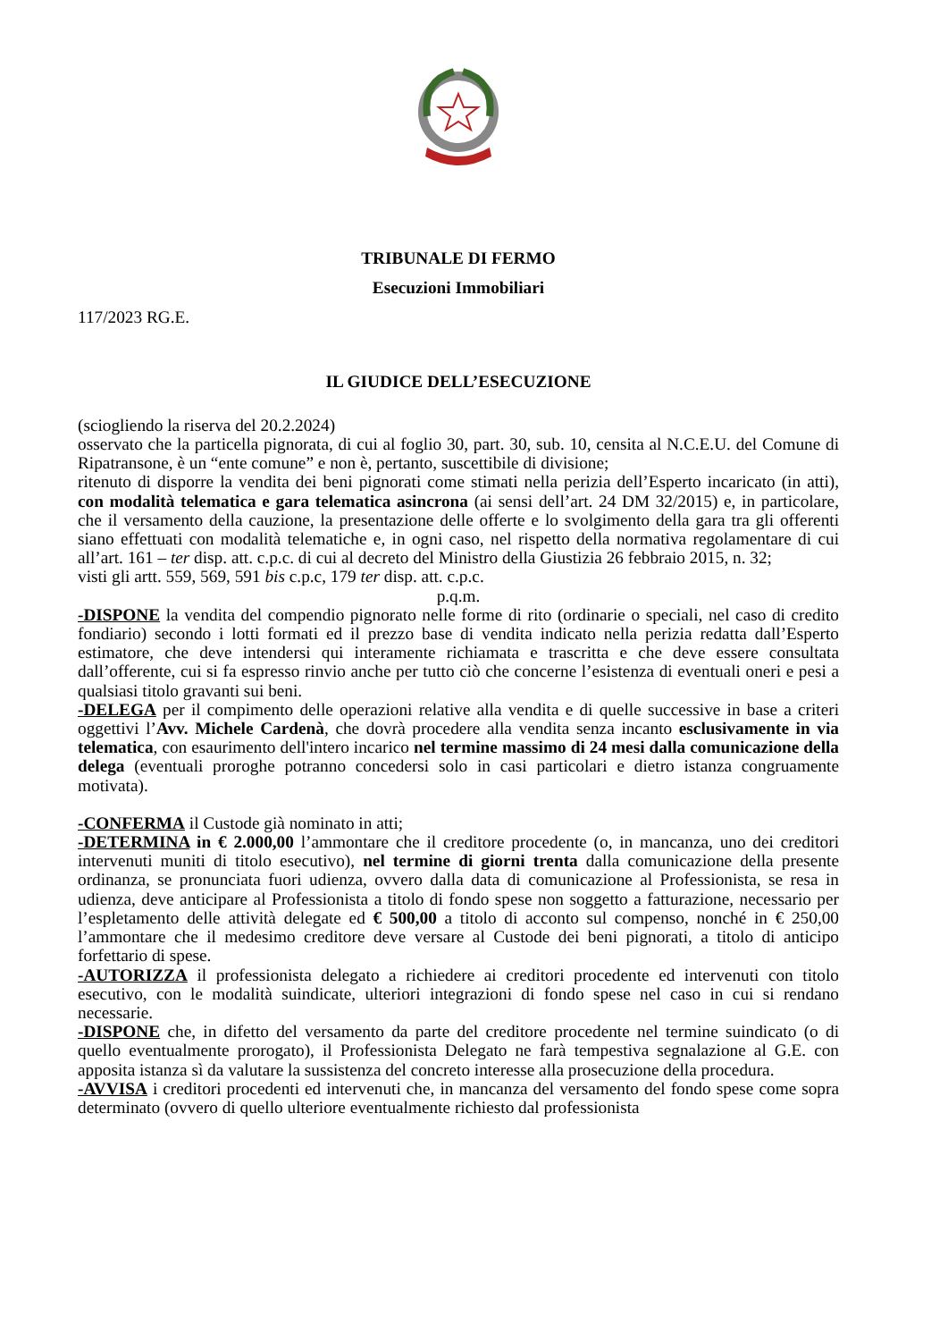TRIBUNALE DI FERMO
Esecuzioni Immobiliari
117/2023 RG.E.
IL GIUDICE DELL’ESECUZIONE
(sciogliendo la riserva del 20.2.2024)
osservato che la particella pignorata, di cui al foglio 30, part. 30, sub. 10, censita al N.C.E.U. del Comune di Ripatransone, è un “ente comune” e non è, pertanto, suscettibile di divisione;
ritenuto di disporre la vendita dei beni pignorati come stimati nella perizia dell’Esperto incaricato (in atti), con modalità telematica e gara telematica asincrona (ai sensi dell’art. 24 DM 32/2015) e, in particolare, che il versamento della cauzione, la presentazione delle offerte e lo svolgimento della gara tra gli offerenti siano effettuati con modalità telematiche e, in ogni caso, nel rispetto della normativa regolamentare di cui all’art. 161 – ter disp. att. c.p.c. di cui al decreto del Ministro della Giustizia 26 febbraio 2015, n. 32;
visti gli artt. 559, 569, 591 bis c.p.c, 179 ter disp. att. c.p.c.
p.q.m.
-DISPONE la vendita del compendio pignorato nelle forme di rito (ordinarie o speciali, nel caso di credito fondiario) secondo i lotti formati ed il prezzo base di vendita indicato nella perizia redatta dall’Esperto estimatore, che deve intendersi qui interamente richiamata e trascritta e che deve essere consultata dall’offerente, cui si fa espresso rinvio anche per tutto ciò che concerne l’esistenza di eventuali oneri e pesi a qualsiasi titolo gravanti sui beni.
-DELEGA per il compimento delle operazioni relative alla vendita e di quelle successive in base a criteri oggettivi l’Avv. Michele Cardenà, che dovrà procedere alla vendita senza incanto esclusivamente in via telematica, con esaurimento dell'intero incarico nel termine massimo di 24 mesi dalla comunicazione della delega (eventuali proroghe potranno concedersi solo in casi particolari e dietro istanza congruamente motivata).
-CONFERMA il Custode già nominato in atti;
-DETERMINA in € 2.000,00 l’ammontare che il creditore procedente (o, in mancanza, uno dei creditori intervenuti muniti di titolo esecutivo), nel termine di giorni trenta dalla comunicazione della presente ordinanza, se pronunciata fuori udienza, ovvero dalla data di comunicazione al Professionista, se resa in udienza, deve anticipare al Professionista a titolo di fondo spese non soggetto a fatturazione, necessario per l’espletamento delle attività delegate ed € 500,00 a titolo di acconto sul compenso, nonché in € 250,00 l’ammontare che il medesimo creditore deve versare al Custode dei beni pignorati, a titolo di anticipo forfettario di spese.
-AUTORIZZA il professionista delegato a richiedere ai creditori procedente ed intervenuti con titolo esecutivo, con le modalità suindicate, ulteriori integrazioni di fondo spese nel caso in cui si rendano necessarie.
-DISPONE che, in difetto del versamento da parte del creditore procedente nel termine suindicato (o di quello eventualmente prorogato), il Professionista Delegato ne farà tempestiva segnalazione al G.E. con apposita istanza sì da valutare la sussistenza del concreto interesse alla prosecuzione della procedura.
-AVVISA i creditori procedenti ed intervenuti che, in mancanza del versamento del fondo spese come sopra determinato (ovvero di quello ulteriore eventualmente richiesto dal professionista